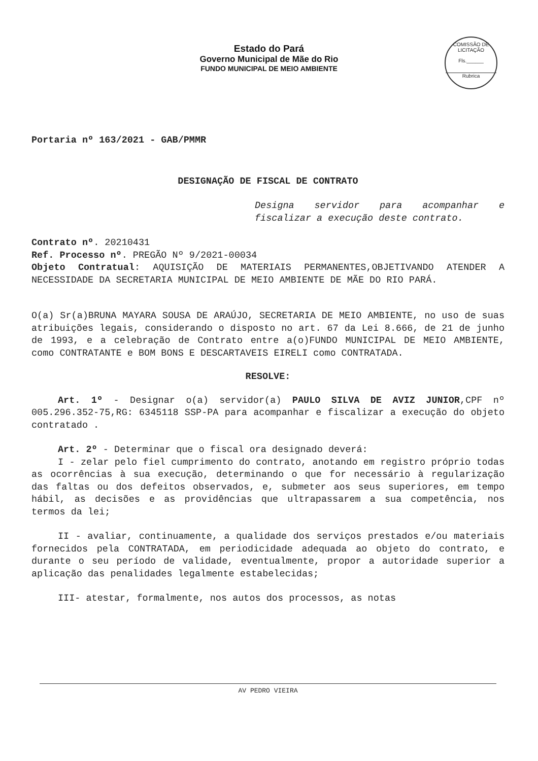Estado do Pará
Governo Municipal de Mãe do Rio
FUNDO MUNICIPAL DE MEIO AMBIENTE
COMISSÃO DE LICITAÇÃO
Fls.______
Rubrica
Portaria nº 163/2021 - GAB/PMMR
DESIGNAÇÃO DE FISCAL DE CONTRATO
Designa servidor para acompanhar e fiscalizar a execução deste contrato.
Contrato nº. 20210431
Ref. Processo nº. PREGÃO Nº 9/2021-00034
Objeto Contratual: AQUISIÇÃO DE MATERIAIS PERMANENTES,OBJETIVANDO ATENDER A NECESSIDADE DA SECRETARIA MUNICIPAL DE MEIO AMBIENTE DE MÃE DO RIO PARÁ.
O(a) Sr(a)BRUNA MAYARA SOUSA DE ARAÚJO, SECRETARIA DE MEIO AMBIENTE, no uso de suas atribuições legais, considerando o disposto no art. 67 da Lei 8.666, de 21 de junho de 1993, e a celebração de Contrato entre a(o)FUNDO MUNICIPAL DE MEIO AMBIENTE, como CONTRATANTE e BOM BONS E DESCARTAVEIS EIRELI como CONTRATADA.
RESOLVE:
Art. 1º - Designar o(a) servidor(a) PAULO SILVA DE AVIZ JUNIOR,CPF nº 005.296.352-75,RG: 6345118 SSP-PA para acompanhar e fiscalizar a execução do objeto contratado .
Art. 2º - Determinar que o fiscal ora designado deverá:
I - zelar pelo fiel cumprimento do contrato, anotando em registro próprio todas as ocorrências à sua execução, determinando o que for necessário à regularização das faltas ou dos defeitos observados, e, submeter aos seus superiores, em tempo hábil, as decisões e as providências que ultrapassarem a sua competência, nos termos da lei;
II - avaliar, continuamente, a qualidade dos serviços prestados e/ou materiais fornecidos pela CONTRATADA, em periodicidade adequada ao objeto do contrato, e durante o seu período de validade, eventualmente, propor a autoridade superior a aplicação das penalidades legalmente estabelecidas;
III- atestar, formalmente, nos autos dos processos, as notas
AV PEDRO VIEIRA